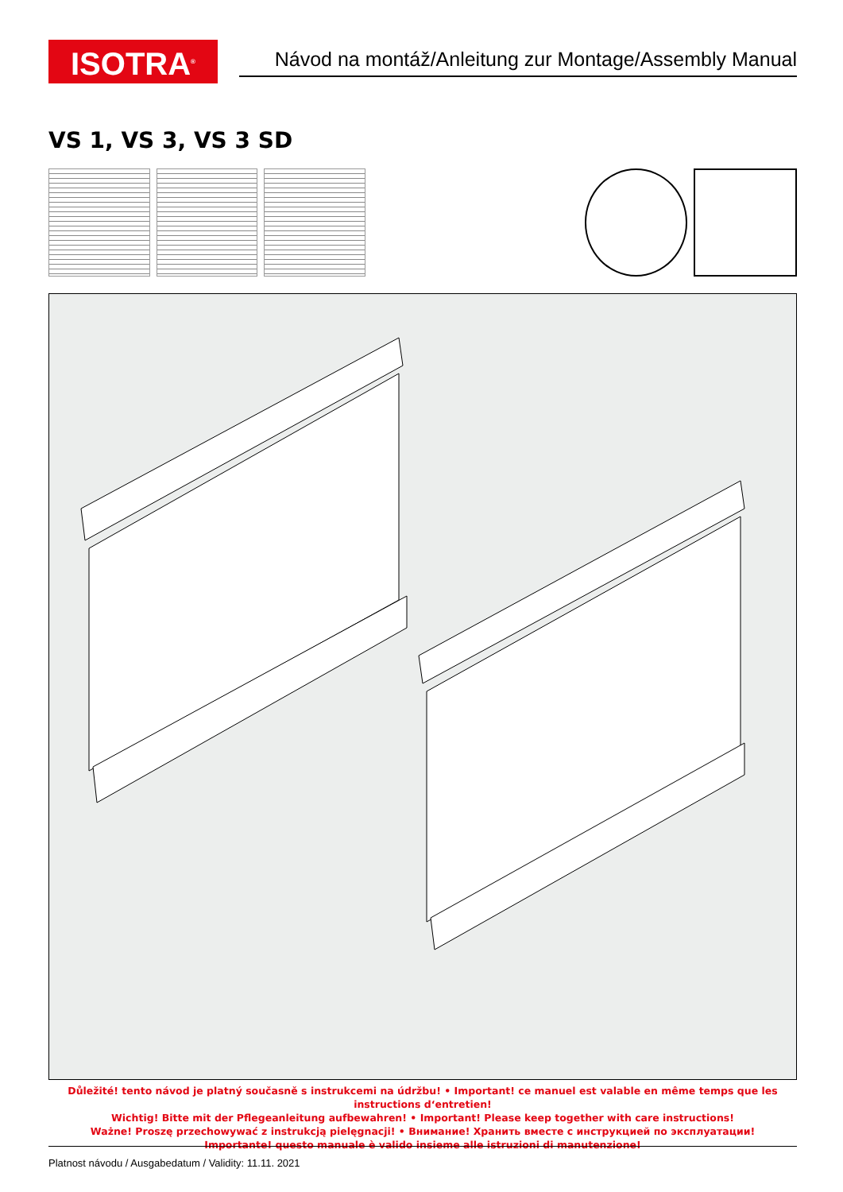ISOTRA<sup>®</sup>
Návod na montáž/Anleitung zur Montage/Assembly Manual
VS 1, VS 3, VS 3 SD
Důležité! tento návod je platný současně s instrukcemi na údržbu! • Important! ce manuel est valable en même temps que les instructions d‘entretien!
Wichtig! Bitte mit der Pflegeanleitung aufbewahren! • Important! Please keep together with care instructions!
Ważne! Proszę przechowywać z instrukcją pielęgnacji! • Внимание! Хранить вместе с инструкцией по эксплуатации!
Importante! questo manuale è valido insieme alle istruzioni di manutenzione!
Platnost návodu / Ausgabedatum / Validity: 11.11. 2021